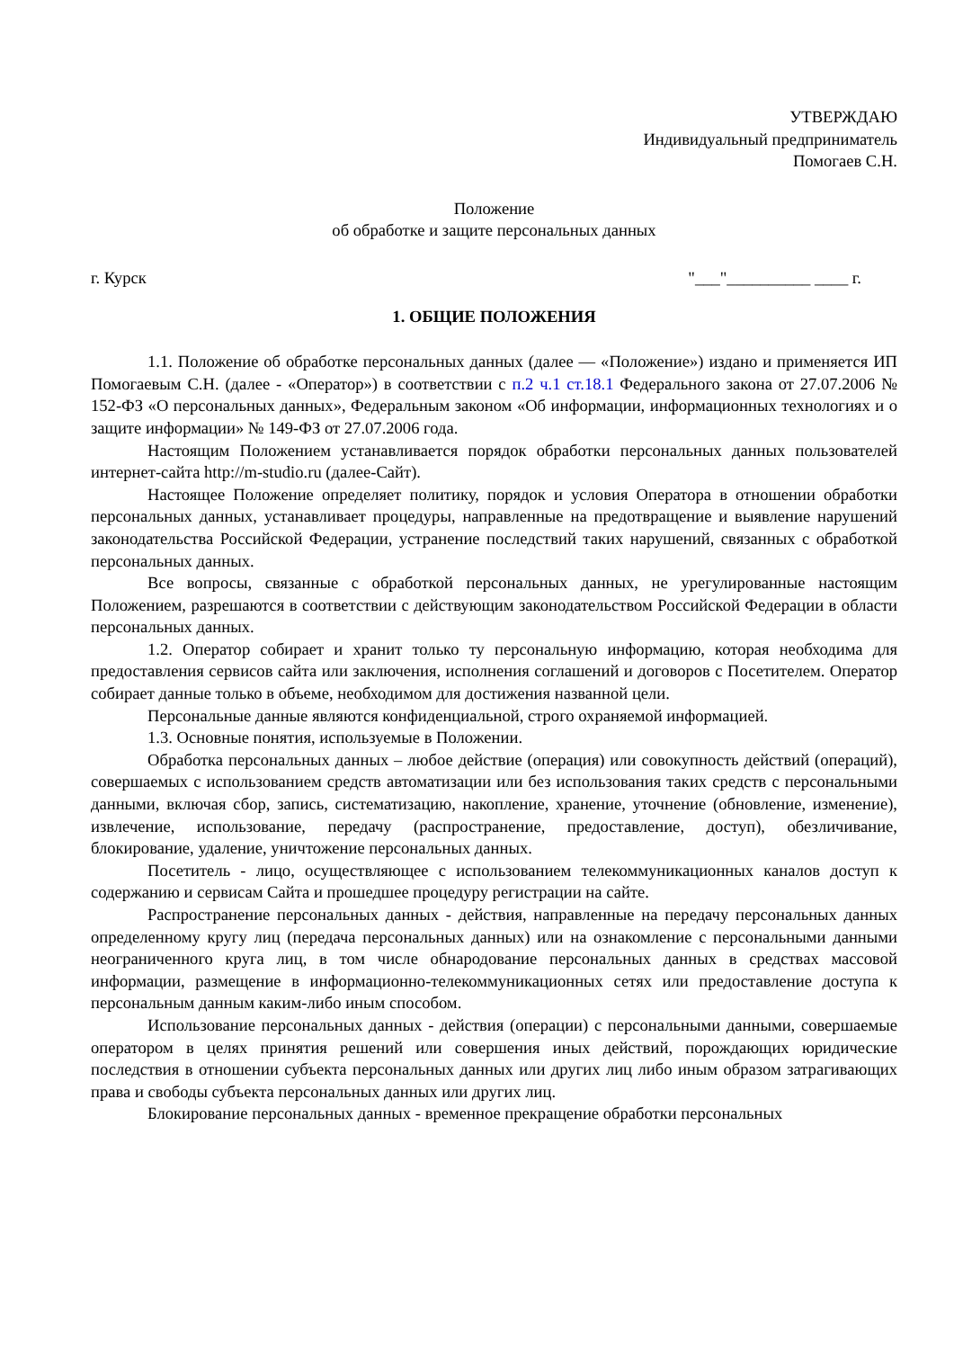УТВЕРЖДАЮ
Индивидуальный предприниматель
Помогаев С.Н.
Положение
об обработке и защите персональных данных
г. Курск "___"__________ ____ г.
1. ОБЩИЕ ПОЛОЖЕНИЯ
1.1. Положение об обработке персональных данных (далее — «Положение») издано и применяется ИП Помогаевым С.Н. (далее - «Оператор») в соответствии с п.2 ч.1 ст.18.1 Федерального закона от 27.07.2006 № 152-ФЗ «О персональных данных», Федеральным законом «Об информации, информационных технологиях и о защите информации» № 149-ФЗ от 27.07.2006 года.
Настоящим Положением устанавливается порядок обработки персональных данных пользователей интернет-сайта http://m-studio.ru (далее-Сайт).
Настоящее Положение определяет политику, порядок и условия Оператора в отношении обработки персональных данных, устанавливает процедуры, направленные на предотвращение и выявление нарушений законодательства Российской Федерации, устранение последствий таких нарушений, связанных с обработкой персональных данных.
Все вопросы, связанные с обработкой персональных данных, не урегулированные настоящим Положением, разрешаются в соответствии с действующим законодательством Российской Федерации в области персональных данных.
1.2. Оператор собирает и хранит только ту персональную информацию, которая необходима для предоставления сервисов сайта или заключения, исполнения соглашений и договоров с Посетителем. Оператор собирает данные только в объеме, необходимом для достижения названной цели.
Персональные данные являются конфиденциальной, строго охраняемой информацией.
1.3. Основные понятия, используемые в Положении.
Обработка персональных данных – любое действие (операция) или совокупность действий (операций), совершаемых с использованием средств автоматизации или без использования таких средств с персональными данными, включая сбор, запись, систематизацию, накопление, хранение, уточнение (обновление, изменение), извлечение, использование, передачу (распространение, предоставление, доступ), обезличивание, блокирование, удаление, уничтожение персональных данных.
Посетитель - лицо, осуществляющее с использованием телекоммуникационных каналов доступ к содержанию и сервисам Сайта и прошедшее процедуру регистрации на сайте.
Распространение персональных данных - действия, направленные на передачу персональных данных определенному кругу лиц (передача персональных данных) или на ознакомление с персональными данными неограниченного круга лиц, в том числе обнародование персональных данных в средствах массовой информации, размещение в информационно-телекоммуникационных сетях или предоставление доступа к персональным данным каким-либо иным способом.
Использование персональных данных - действия (операции) с персональными данными, совершаемые оператором в целях принятия решений или совершения иных действий, порождающих юридические последствия в отношении субъекта персональных данных или других лиц либо иным образом затрагивающих права и свободы субъекта персональных данных или других лиц.
Блокирование персональных данных - временное прекращение обработки персональных